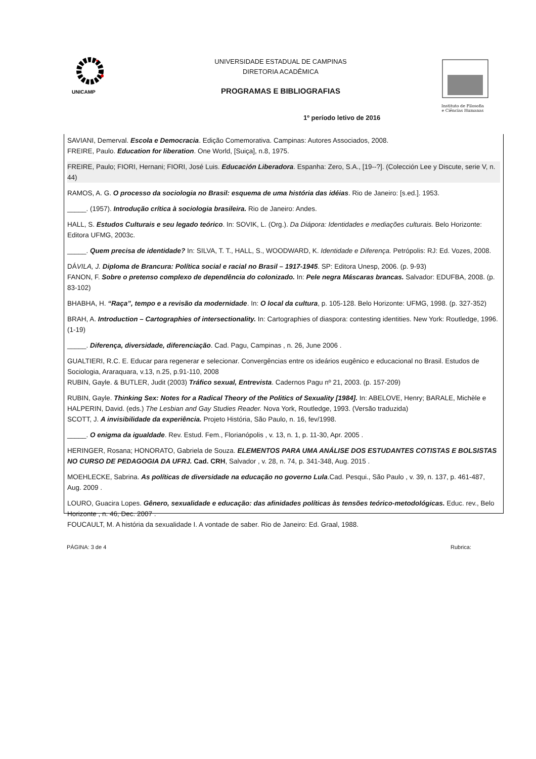UNICAMP
UNIVERSIDADE ESTADUAL DE CAMPINAS
DIRETORIA ACADÊMICA
PROGRAMAS E BIBLIOGRAFIAS
Instituto de Filosofia
e Ciências Humanas
1º período letivo de 2016
SAVIANI, Demerval. Escola e Democracia. Edição Comemorativa. Campinas: Autores Associados, 2008.
FREIRE, Paulo. Education for liberation. One World, [Suiça], n.8, 1975.
FREIRE, Paulo; FIORI, Hernani; FIORI, José Luis. Educación Liberadora. Espanha: Zero, S.A., [19--?]. (Colección Lee y Discute, serie V, n. 44)
RAMOS, A. G. O processo da sociologia no Brasil: esquema de uma história das idéias. Rio de Janeiro: [s.ed.]. 1953.
_____. (1957). Introdução crítica à sociologia brasileira. Rio de Janeiro: Andes.
HALL, S. Estudos Culturais e seu legado teórico. In: SOVIK, L. (Org.). Da Diápora: Identidades e mediações culturais. Belo Horizonte: Editora UFMG, 2003c.
_____. Quem precisa de identidade? In: SILVA, T. T., HALL, S., WOODWARD, K. Identidade e Diferença. Petrópolis: RJ: Ed. Vozes, 2008.
DÁVILA, J. Diploma de Brancura: Política social e racial no Brasil – 1917-1945. SP: Editora Unesp, 2006. (p. 9-93)
FANON, F. Sobre o pretenso complexo de dependência do colonizado. In: Pele negra Máscaras brancas. Salvador: EDUFBA, 2008. (p. 83-102)
BHABHA, H. “Raça”, tempo e a revisão da modernidade. In: O local da cultura, p. 105-128. Belo Horizonte: UFMG, 1998. (p. 327-352)
BRAH, A. Introduction – Cartographies of intersectionality. In: Cartographies of diaspora: contesting identities. New York: Routledge, 1996. (1-19)
_____. Diferença, diversidade, diferenciação. Cad. Pagu, Campinas , n. 26, June 2006 .
GUALTIERI, R.C. E. Educar para regenerar e selecionar. Convergências entre os ideários eugênico e educacional no Brasil. Estudos de Sociologia, Araraquara, v.13, n.25, p.91-110, 2008
RUBIN, Gayle. & BUTLER, Judit (2003) Tráfico sexual, Entrevista. Cadernos Pagu nº 21, 2003. (p. 157-209)
RUBIN, Gayle. Thinking Sex: Notes for a Radical Theory of the Politics of Sexuality [1984]. In: ABELOVE, Henry; BARALE, Michèle e HALPERIN, David. (eds.) The Lesbian and Gay Studies Reader. Nova York, Routledge, 1993. (Versão traduzida)
SCOTT, J. A invisibilidade da experiência. Projeto História, São Paulo, n. 16, fev/1998.
_____. O enigma da igualdade. Rev. Estud. Fem., Florianópolis , v. 13, n. 1, p. 11-30, Apr. 2005 .
HERINGER, Rosana; HONORATO, Gabriela de Souza. ELEMENTOS PARA UMA ANÁLISE DOS ESTUDANTES COTISTAS E BOLSISTAS NO CURSO DE PEDAGOGIA DA UFRJ. Cad. CRH, Salvador , v. 28, n. 74, p. 341-348, Aug. 2015 .
MOEHLECKE, Sabrina. As políticas de diversidade na educação no governo Lula.Cad. Pesqui., São Paulo , v. 39, n. 137, p. 461-487, Aug. 2009 .
LOURO, Guacira Lopes. Gênero, sexualidade e educação: das afinidades políticas às tensões teórico-metodológicas. Educ. rev., Belo Horizonte , n. 46, Dec. 2007 .
FOUCAULT, M. A história da sexualidade I. A vontade de saber. Rio de Janeiro: Ed. Graal, 1988.
PÁGINA: 3 de 4 Rubrica: